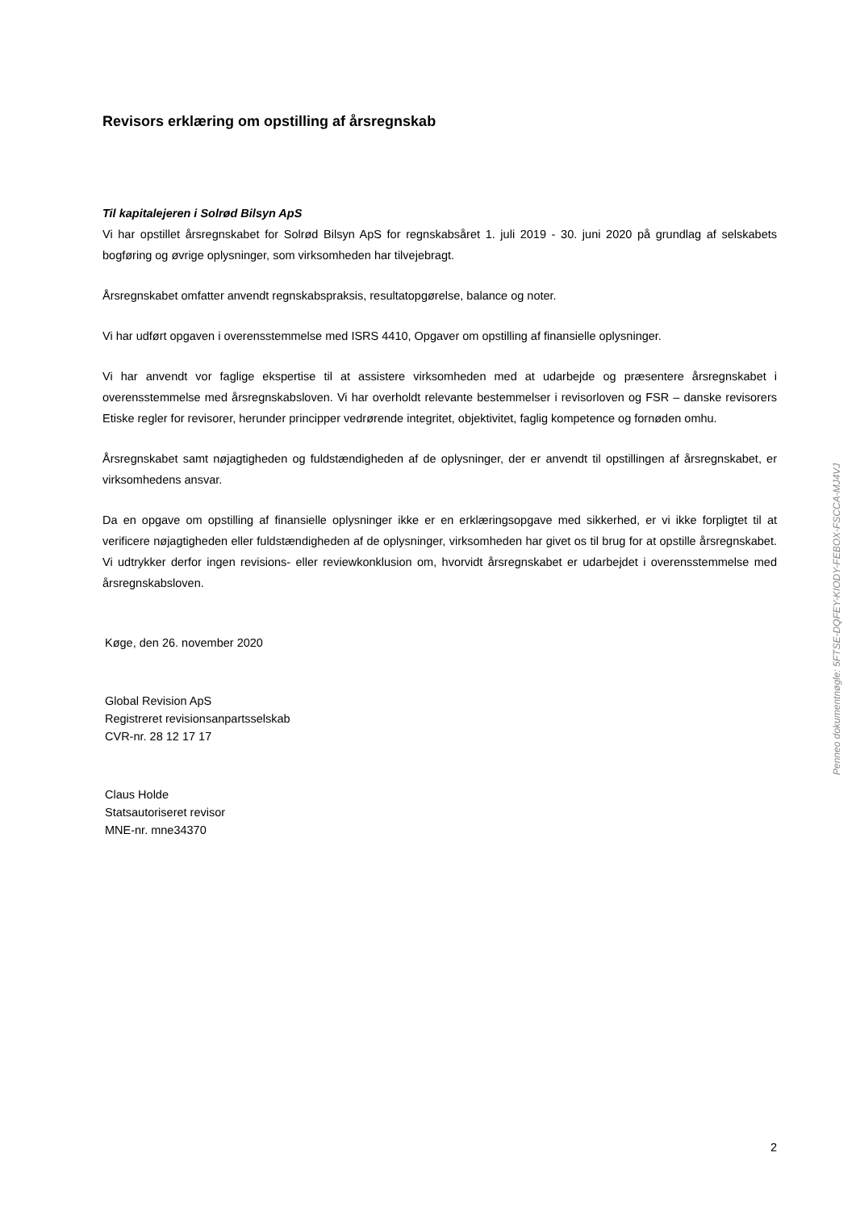Revisors erklæring om opstilling af årsregnskab
Til kapitalejeren i Solrød Bilsyn ApS
Vi har opstillet årsregnskabet for Solrød Bilsyn ApS for regnskabsåret 1. juli 2019 - 30. juni 2020 på grundlag af selskabets bogføring og øvrige oplysninger, som virksomheden har tilvejebragt.
Årsregnskabet omfatter anvendt regnskabspraksis, resultatopgørelse, balance og noter.
Vi har udført opgaven i overensstemmelse med ISRS 4410, Opgaver om opstilling af finansielle oplysninger.
Vi har anvendt vor faglige ekspertise til at assistere virksomheden med at udarbejde og præsentere årsregnskabet i overensstemmelse med årsregnskabsloven. Vi har overholdt relevante bestemmelser i revisorloven og FSR – danske revisorers Etiske regler for revisorer, herunder principper vedrørende integritet, objektivitet, faglig kompetence og fornøden omhu.
Årsregnskabet samt nøjagtigheden og fuldstændigheden af de oplysninger, der er anvendt til opstillingen af årsregnskabet, er virksomhedens ansvar.
Da en opgave om opstilling af finansielle oplysninger ikke er en erklæringsopgave med sikkerhed, er vi ikke forpligtet til at verificere nøjagtigheden eller fuldstændigheden af de oplysninger, virksomheden har givet os til brug for at opstille årsregnskabet. Vi udtrykker derfor ingen revisions- eller reviewkonklusion om, hvorvidt årsregnskabet er udarbejdet i overensstemmelse med årsregnskabsloven.
Køge, den 26. november 2020
Global Revision ApS
Registreret revisionsanpartsselskab
CVR-nr. 28 12 17 17
Claus Holde
Statsautoriseret revisor
MNE-nr. mne34370
Penneo dokumentnøgle: 5FTSE-DQFEY-KIODY-FEBOX-FSCCA-MJ4VJ
2